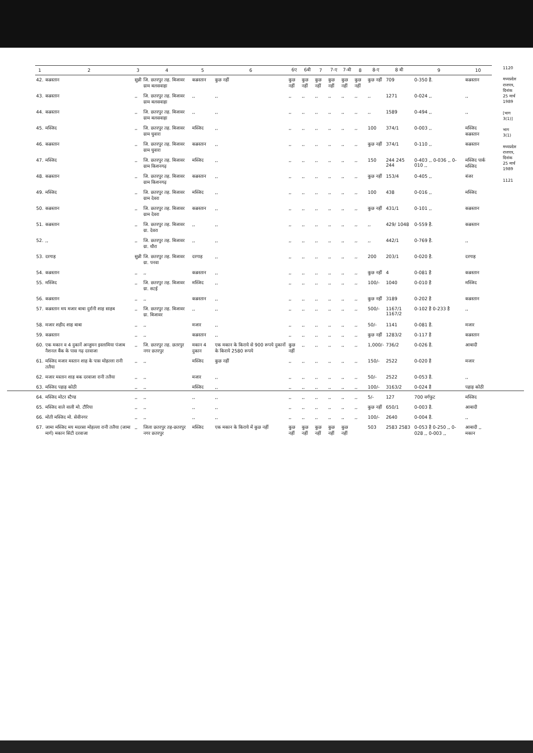| 1 | 2 | 3 | 4 | 5 | 6 | 6ए | 6बी | 7 | 7-ए | 7-बी | 8 | 8-ए | 8 बी | 9 | 10 |
| --- | --- | --- | --- | --- | --- | --- | --- | --- | --- | --- | --- | --- | --- | --- | --- |
| 42. | कब्रस्तान | सुन्नी | जि. छतरपुर तह. बिजावर ग्राम बलसवाहा | कब्रस्तान | कुछ नहीं | कुछ नहीं | कुछ नहीं | कुछ नहीं | कुछ नहीं | कुछ नहीं | कुछ नहीं | कुछ नहीं | 709 | 0-350 है. | कब्रस्तान |
| 43. | कब्रस्तान | ,, | जि. छतरपुर तह. बिजावर ग्राम बलसवाहा | ,, | ,, | ,, | ,, | ,, | ,, | ,, | ,, | ,, | 1271 | 0-024 ,, | ,, |
| 44. | कब्रस्तान | ,, | जि. छतरपुर तह. बिजावर ग्राम बलसवाहा | ,, | ,, | ,, | ,, | ,, | ,, | ,, | ,, | ,, | 1589 | 0-494 ,, | ,, |
| 45. | मस्जिद | ,, | जि. छतरपुर तह. बिजावर ग्राम घुवारा | मस्जिद | ,, | ,, | ,, | ,, | ,, | ,, | ,, | 100 | 374/1 | 0-003 ,, | मस्जिद कब्रस्तान |
| 46. | कब्रस्तान | ,, | जि. छतरपुर तह. बिजावर ग्राम घुवारा | कब्रस्तान | ,, | ,, | ,, | ,, | ,, | ,, | ,, | कुछ नहीं | 374/1 | 0-110 ,, | कब्रस्तान |
| 47. | मस्जिद | ,, | जि. छतरपुर तह. बिजावर ग्राम किशनगढ़ | मस्जिद | ,, | ,, | ,, | ,, | ,, | ,, | ,, | 150 | 244 245 244 | 0-403 ,, 0-036 ,, 0-010 ,, | मस्जिद पार्क मस्जिद |
| 48. | कब्रस्तान | ,, | जि. छतरपुर तह. बिजावर ग्राम किशनगढ़ | कब्रस्तान | ,, | ,, | ,, | ,, | ,, | ,, | ,, | कुछ नहीं | 153/4 | 0-405 ,, | बंजर |
| 49. | मस्जिद | ,, | जि. छतरपुर तह. बिजावर ग्राम देवरा | मस्जिद | ,, | ,, | ,, | ,, | ,, | ,, | ,, | 100 | 438 | 0-016 ,, | मस्जिद |
| 50. | कब्रस्तान | ,, | जि. छतरपुर तह. बिजावर ग्राम देवरा | कब्रस्तान | ,, | ,, | ,, | ,, | ,, | ,, | ,, | कुछ नहीं | 431/1 | 0-101 ,, | कब्रस्तान |
| 51. | कब्रस्तान | ,, | जि. छतरपुर तह. बिजावर ग्रा. देवरा | ,, | ,, | ,, | ,, | ,, | ,, | ,, | ,, | ,, | 429/ 1048 | 0-559 है. | कब्रस्तान |
| 52. | ,, | ,, | जि. छतरपुर तह. बिजावर ग्रा. धौरा | ,, | ,, | ,, | ,, | ,, | ,, | ,, | ,, | ,, | 442/1 | 0-769 है. | ,, |
| 53. | दरगाह | सुन्नी | जि. छतरपुर तह. बिजावर ग्रा. पनवा | दरगाह | ,, | ,, | ,, | ,, | ,, | ,, | ,, | 200 | 203/1 | 0-020 है. | दरगाह |
| 54. | कब्रस्तान | ,, | ,, | कब्रस्तान | ,, | ,, | ,, | ,, | ,, | ,, | ,, | कुछ नहीं | 4 | 0-081 है | कब्रस्तान |
| 55. | मस्जिद | ,, | जि. छतरपुर तह. बिजावर ग्रा. सटई | मस्जिद | ,, | ,, | ,, | ,, | ,, | ,, | ,, | 100/- | 1040 | 0-010 है | मस्जिद |
| 56. | कब्रस्तान | ,, | ,, | कब्रस्तान | ,, | ,, | ,, | ,, | ,, | ,, | ,, | कुछ नहीं | 3189 | 0-202 है | कब्रस्तान |
| 57. | कब्रस्तान मय मजार बाबा दुर्रानी शाह साहब | ,, | जि. छतरपुर तह. बिजावर ग्रा. बिजावर | ,, | ,, | ,, | ,, | ,, | ,, | ,, | ,, | 500/- | 1167/1 1167/2 | 0-102 है 0-233 है | ,, |
| 58. | मजार शहीद शाह बाबा | ,, | ,, | मजार | ,, | ,, | ,, | ,, | ,, | ,, | ,, | 50/- | 1141 | 0-081 है. | मजार |
| 59. | कब्रस्तान | ,, | ,, | कब्रस्तान | ,, | ,, | ,, | ,, | ,, | ,, | ,, | कुछ नहीं | 1283/2 | 0-117 है | कब्रस्तान |
| 60. | एक मकान व 4 दुकानें अन्जुमन इस्लामिया पंजाब नैशनल बैंक के पास गढ़ दरवाजा | ,, | जि. छतरपुर तह. छतरपुर नगर छतरपुर | मकान 4 दुकान | एक मकान के किराये से 900 रूपये दुकानों के किराये 2580 रूपये | कुछ नहीं | ,, | ,, | ,, | ,, | ,, | 1,000/- | 736/2 | 0-026 है. | आबादी |
| 61. | मस्जिद मजार मस्तान शाह के पास मोहल्ला रानी तलैया | ,, | ,, | मस्जिद | कुछ नहीं | ,, | ,, | ,, | ,, | ,, | ,, | 150/- | 2522 | 0-020 है | मजार |
| 62. | मजार मस्तान शाह बक दरवाजा रानी तलैया | ,, | ,, | मजार | ,, | ,, | ,, | ,, | ,, | ,, | ,, | 50/- | 2522 | 0-053 है. | ,, |
| 63. | मस्जिद पहाड़ कोठी | ,, | ,, | मस्जिद | ,, | ,, | ,, | ,, | ,, | ,, | ,, | 100/- | 3163/2 | 0-024 है | पहाड़ कोठी |
| 64. | मस्जिद मोटर स्टैण्ड | ,, | ,, | ,, | ,, | ,, | ,, | ,, | ,, | ,, | ,, | 5/- | 127 | 700 वर्गफुट | मस्जिद |
| 65. | मस्जिद वाले वाली मो. टौरिया | ,, | ,, | ,, | ,, | ,, | ,, | ,, | ,, | ,, | ,, | कुछ नहीं | 650/1 | 0-003 है. | आबादी |
| 66. | मोती मस्जिद मो. सेवीनगर | ,, | ,, | ,, | ,, | ,, | ,, | ,, | ,, | ,, | ,, | 100/- | 2640 | 0-004 है. | ,, |
| 67. | जामा मस्जिद मय मदरसा मोहल्ला रानी तलैया (जामा मार्ग) मकान सिटी दरवाजा | ,, | जिला छतरपुर तह-छतरपुर नगर छतरपुर | मस्जिद | एक मकान के किराये में कुछ नहीं | कुछ नहीं | कुछ नहीं | कुछ नहीं | कुछ नहीं | कुछ नहीं | | 503 | 2583 2583 | 0-053 है 0-250 ,, 0-028 ,, 0-003 ,, | आबादी ,, मकान |
1120
मध्यप्रदेश राजपत्र, दिनांक 25 मार्च 1989
[भाग 3(1)]
भाग 3(1)
मध्यप्रदेश राजपत्र, दिनांक 25 मार्च 1989
1121